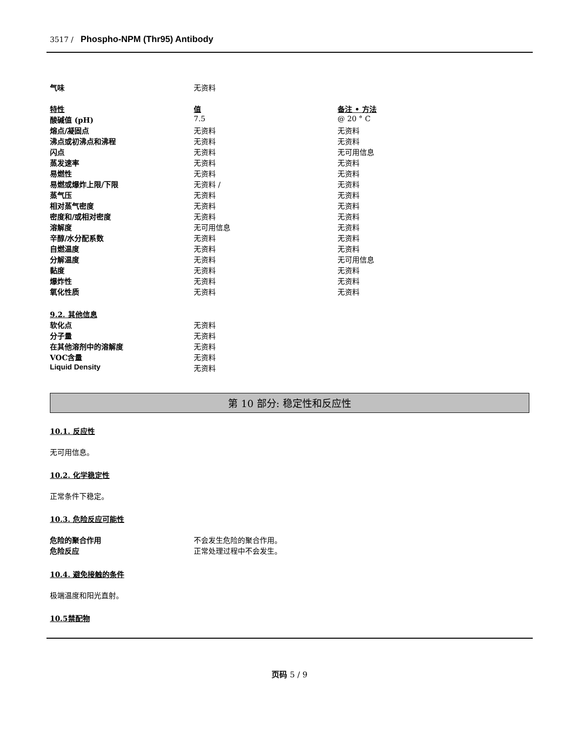3517 / Phospho-NPM (Thr95) Antibody
| 气味 | 无资料 |
| 特性 | 值 | 备注 • 方法 |
| 酸碱值 (pH) | 7.5 | @ 20 ° C |
| 熔点/凝固点 | 无资料 | 无资料 |
| 沸点或初沸点和沸程 | 无资料 | 无资料 |
| 闪点 | 无资料 | 无可用信息 |
| 蒸发速率 | 无资料 | 无资料 |
| 易燃性 | 无资料 | 无资料 |
| 易燃或爆炸上限/下限 | 无资料 / | 无资料 |
| 蒸气压 | 无资料 | 无资料 |
| 相对蒸气密度 | 无资料 | 无资料 |
| 密度和/或相对密度 | 无资料 | 无资料 |
| 溶解度 | 无可用信息 | 无资料 |
| 辛醇/水分配系数 | 无资料 | 无资料 |
| 自燃温度 | 无资料 | 无资料 |
| 分解温度 | 无资料 | 无可用信息 |
| 黏度 | 无资料 | 无资料 |
| 爆炸性 | 无资料 | 无资料 |
| 氧化性质 | 无资料 | 无资料 |
| 9.2. 其他信息 | |
| 软化点 | 无资料 |
| 分子量 | 无资料 |
| 在其他溶剂中的溶解度 | 无资料 |
| VOC含量 | 无资料 |
| Liquid Density | 无资料 |
第 10 部分: 稳定性和反应性
10.1. 反应性
无可用信息。
10.2. 化学稳定性
正常条件下稳定。
10.3. 危险反应可能性
| 危险的聚合作用 | 不会发生危险的聚合作用。 |
| 危险反应 | 正常处理过程中不会发生。 |
10.4. 避免接触的条件
极端温度和阳光直射。
10.5禁配物
页码 5 / 9